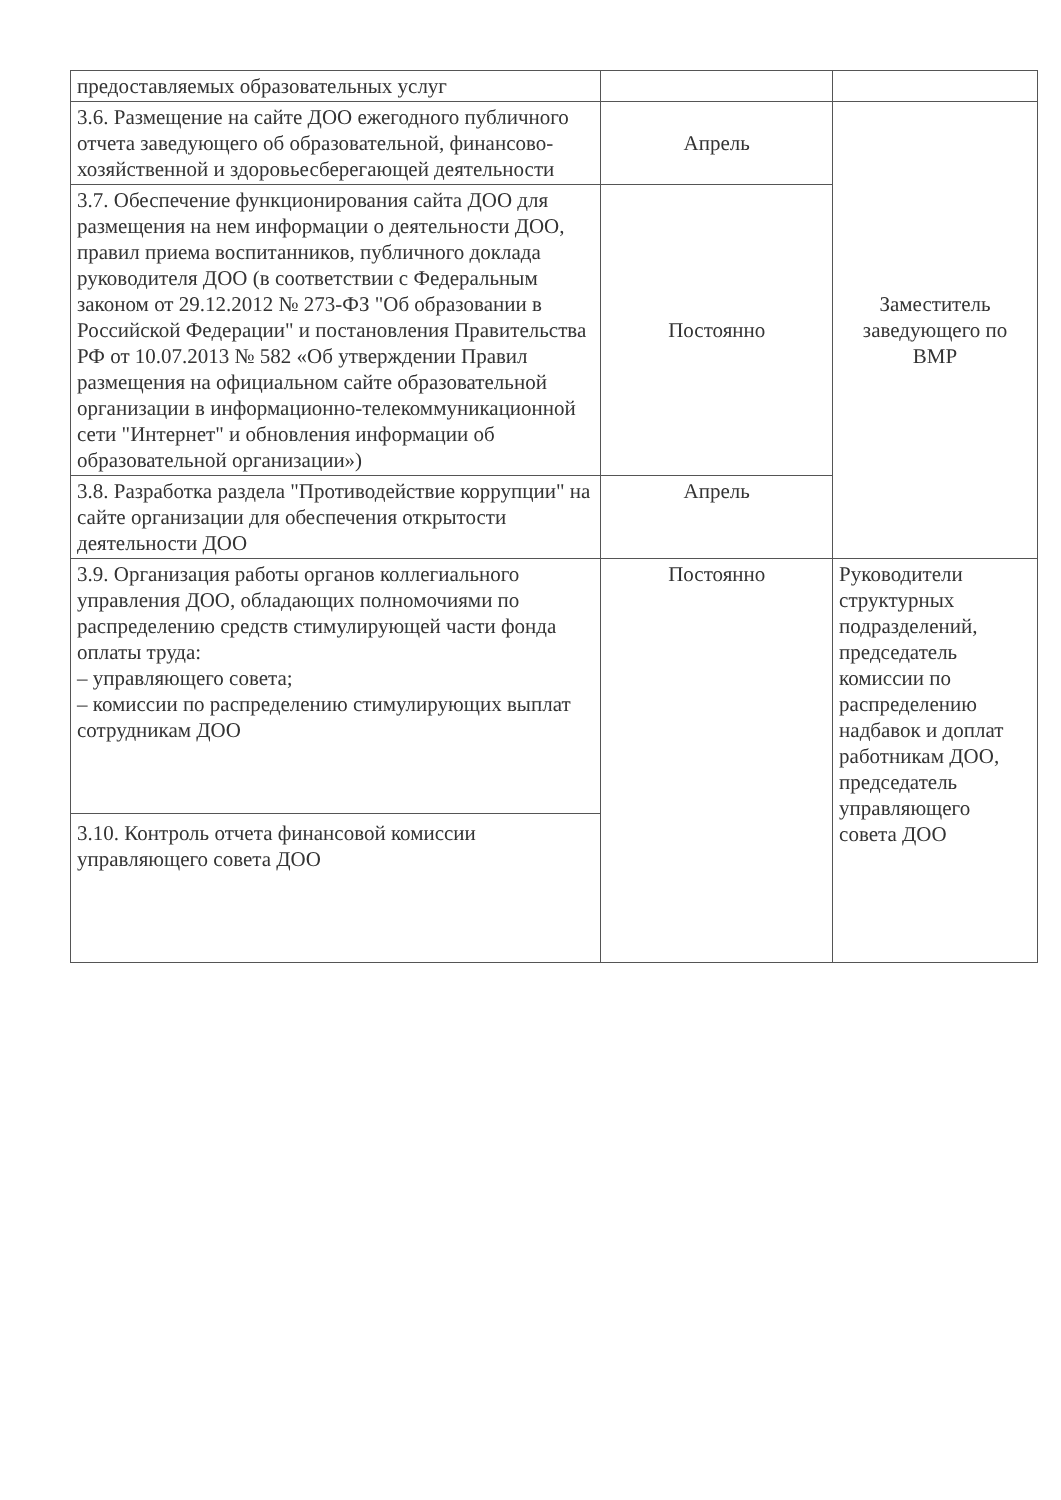| предоставляемых образовательных услуг | | |
| 3.6. Размещение на сайте ДОО ежегодного публичного отчета заведующего об образовательной, финансово-хозяйственной и здоровьесберегающей деятельности | Апрель | Заместитель заведующего по ВМР |
| 3.7. Обеспечение функционирования сайта ДОО для размещения на нем информации о деятельности ДОО, правил приема воспитанников, публичного доклада руководителя ДОО (в соответствии с Федеральным законом от 29.12.2012 № 273-ФЗ "Об образовании в Российской Федерации" и постановления Правительства РФ от 10.07.2013 № 582 «Об утверждении Правил размещения на официальном сайте образовательной организации в информационно-телекоммуникационной сети "Интернет" и обновления информации об образовательной организации») | Постоянно | |
| 3.8. Разработка раздела "Противодействие коррупции" на сайте организации для обеспечения открытости деятельности ДОО | Апрель | |
| 3.9. Организация работы органов коллегиального управления ДОО, обладающих полномочиями по распределению средств стимулирующей части фонда оплаты труда: – управляющего совета; – комиссии по распределению стимулирующих выплат сотрудникам ДОО | Постоянно | Руководители структурных подразделений, председатель комиссии по распределению надбавок и доплат работникам ДОО, председатель управляющего совета ДОО |
| 3.10. Контроль отчета финансовой комиссии управляющего совета ДОО | | |